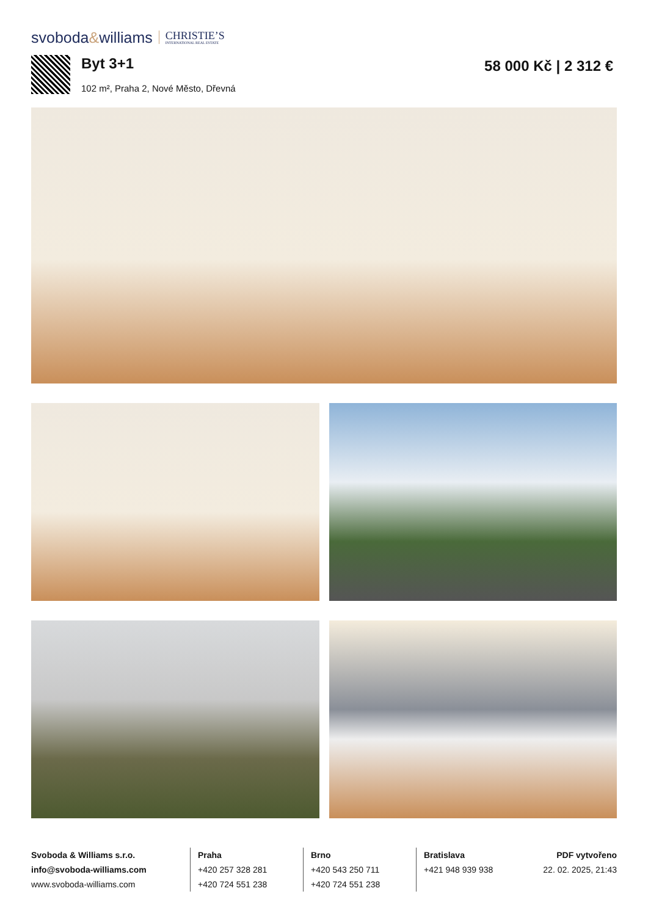svoboda&williams
CHRISTIE’S
INTERNATIONAL REAL ESTATE
Byt 3+1
102 m², Praha 2, Nové Město, Dřevná
58 000 Kč | 2 312 €
Svoboda & Williams s.r.o.
info@svoboda-williams.com
www.svoboda-williams.com
Praha
+420 257 328 281
+420 724 551 238
Brno
+420 543 250 711
+420 724 551 238
Bratislava
+421 948 939 938
PDF vytvořeno
22. 02. 2025, 21:43